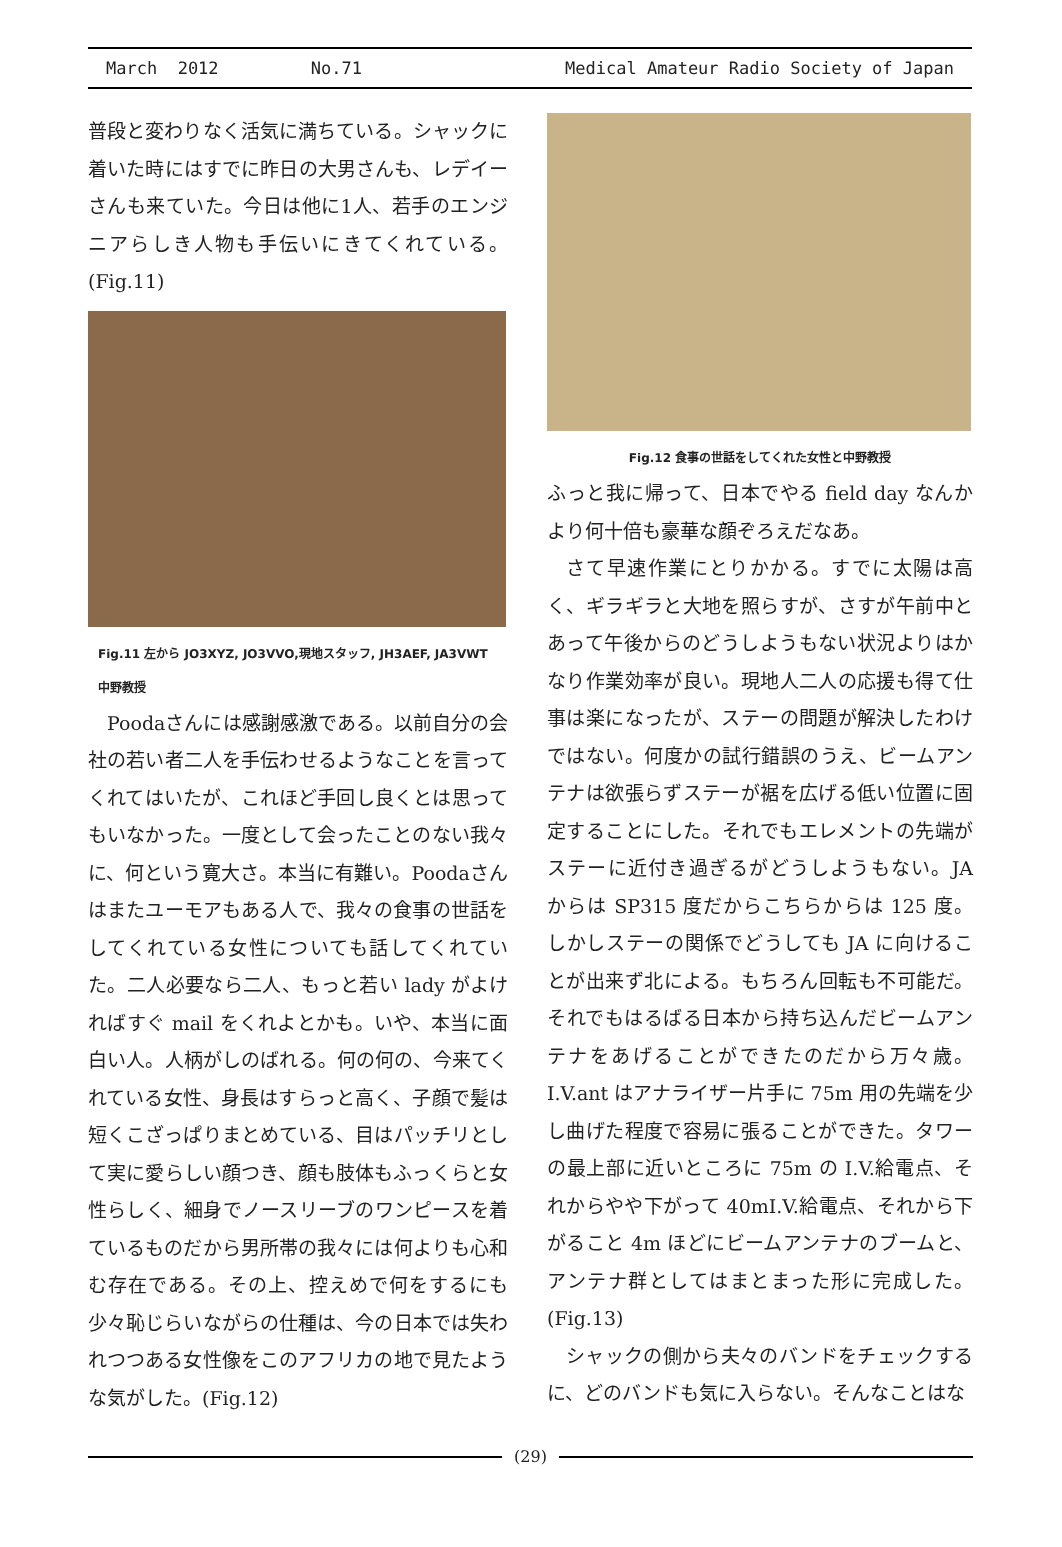March 2012 No.71 Medical Amateur Radio Society of Japan
普段と変わりなく活気に満ちている。シャックに着いた時にはすでに昨日の大男さんも、レデイーさんも来ていた。今日は他に1人、若手のエンジニアらしき人物も手伝いにきてくれている。(Fig.11)
Fig.11 左から JO3XYZ, JO3VVO,現地スタッフ, JH3AEF, JA3VWT 中野教授
Poodaさんには感謝感激である。以前自分の会社の若い者二人を手伝わせるようなことを言ってくれてはいたが、これほど手回し良くとは思ってもいなかった。一度として会ったことのない我々に、何という寛大さ。本当に有難い。Poodaさんはまたユーモアもある人で、我々の食事の世話をしてくれている女性についても話してくれていた。二人必要なら二人、もっと若い lady がよければすぐ mail をくれよとかも。いや、本当に面白い人。人柄がしのばれる。何の何の、今来てくれている女性、身長はすらっと高く、子顔で髪は短くこざっぱりまとめている、目はパッチリとして実に愛らしい顔つき、顔も肢体もふっくらと女性らしく、細身でノースリーブのワンピースを着ているものだから男所帯の我々には何よりも心和む存在である。その上、控えめで何をするにも少々恥じらいながらの仕種は、今の日本では失われつつある女性像をこのアフリカの地で見たような気がした。(Fig.12)
Fig.12 食事の世話をしてくれた女性と中野教授
ふっと我に帰って、日本でやる field day なんかより何十倍も豪華な顔ぞろえだなあ。
さて早速作業にとりかかる。すでに太陽は高く、ギラギラと大地を照らすが、さすが午前中とあって午後からのどうしようもない状況よりはかなり作業効率が良い。現地人二人の応援も得て仕事は楽になったが、ステーの問題が解決したわけではない。何度かの試行錯誤のうえ、ビームアンテナは欲張らずステーが裾を広げる低い位置に固定することにした。それでもエレメントの先端がステーに近付き過ぎるがどうしようもない。JA からは SP315 度だからこちらからは 125 度。しかしステーの関係でどうしても JA に向けることが出来ず北による。もちろん回転も不可能だ。それでもはるばる日本から持ち込んだビームアンテナをあげることができたのだから万々歳。I.V.ant はアナライザー片手に 75m 用の先端を少し曲げた程度で容易に張ることができた。タワーの最上部に近いところに 75m の I.V.給電点、それからやや下がって 40mI.V.給電点、それから下がること 4m ほどにビームアンテナのブームと、アンテナ群としてはまとまった形に完成した。(Fig.13)
シャックの側から夫々のバンドをチェックするに、どのバンドも気に入らない。そんなことはな
(29)